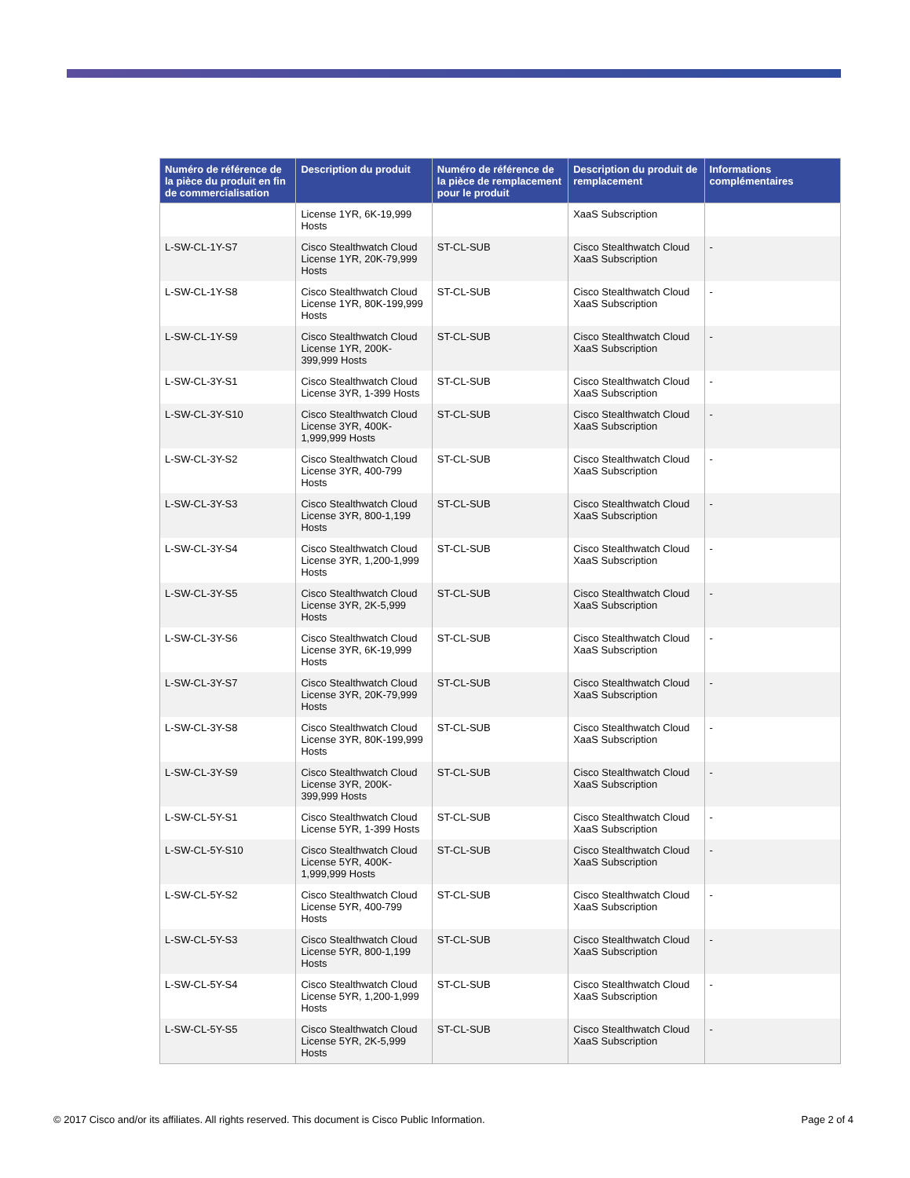| Numéro de référence de la pièce du produit en fin de commercialisation | Description du produit | Numéro de référence de la pièce de remplacement pour le produit | Description du produit de remplacement | Informations complémentaires |
| --- | --- | --- | --- | --- |
| | License 1YR, 6K-19,999 Hosts | | XaaS Subscription | |
| L-SW-CL-1Y-S7 | Cisco Stealthwatch Cloud License 1YR, 20K-79,999 Hosts | ST-CL-SUB | Cisco Stealthwatch Cloud XaaS Subscription | - |
| L-SW-CL-1Y-S8 | Cisco Stealthwatch Cloud License 1YR, 80K-199,999 Hosts | ST-CL-SUB | Cisco Stealthwatch Cloud XaaS Subscription | - |
| L-SW-CL-1Y-S9 | Cisco Stealthwatch Cloud License 1YR, 200K-399,999 Hosts | ST-CL-SUB | Cisco Stealthwatch Cloud XaaS Subscription | - |
| L-SW-CL-3Y-S1 | Cisco Stealthwatch Cloud License 3YR, 1-399 Hosts | ST-CL-SUB | Cisco Stealthwatch Cloud XaaS Subscription | - |
| L-SW-CL-3Y-S10 | Cisco Stealthwatch Cloud License 3YR, 400K-1,999,999 Hosts | ST-CL-SUB | Cisco Stealthwatch Cloud XaaS Subscription | - |
| L-SW-CL-3Y-S2 | Cisco Stealthwatch Cloud License 3YR, 400-799 Hosts | ST-CL-SUB | Cisco Stealthwatch Cloud XaaS Subscription | - |
| L-SW-CL-3Y-S3 | Cisco Stealthwatch Cloud License 3YR, 800-1,199 Hosts | ST-CL-SUB | Cisco Stealthwatch Cloud XaaS Subscription | - |
| L-SW-CL-3Y-S4 | Cisco Stealthwatch Cloud License 3YR, 1,200-1,999 Hosts | ST-CL-SUB | Cisco Stealthwatch Cloud XaaS Subscription | - |
| L-SW-CL-3Y-S5 | Cisco Stealthwatch Cloud License 3YR, 2K-5,999 Hosts | ST-CL-SUB | Cisco Stealthwatch Cloud XaaS Subscription | - |
| L-SW-CL-3Y-S6 | Cisco Stealthwatch Cloud License 3YR, 6K-19,999 Hosts | ST-CL-SUB | Cisco Stealthwatch Cloud XaaS Subscription | - |
| L-SW-CL-3Y-S7 | Cisco Stealthwatch Cloud License 3YR, 20K-79,999 Hosts | ST-CL-SUB | Cisco Stealthwatch Cloud XaaS Subscription | - |
| L-SW-CL-3Y-S8 | Cisco Stealthwatch Cloud License 3YR, 80K-199,999 Hosts | ST-CL-SUB | Cisco Stealthwatch Cloud XaaS Subscription | - |
| L-SW-CL-3Y-S9 | Cisco Stealthwatch Cloud License 3YR, 200K-399,999 Hosts | ST-CL-SUB | Cisco Stealthwatch Cloud XaaS Subscription | - |
| L-SW-CL-5Y-S1 | Cisco Stealthwatch Cloud License 5YR, 1-399 Hosts | ST-CL-SUB | Cisco Stealthwatch Cloud XaaS Subscription | - |
| L-SW-CL-5Y-S10 | Cisco Stealthwatch Cloud License 5YR, 400K-1,999,999 Hosts | ST-CL-SUB | Cisco Stealthwatch Cloud XaaS Subscription | - |
| L-SW-CL-5Y-S2 | Cisco Stealthwatch Cloud License 5YR, 400-799 Hosts | ST-CL-SUB | Cisco Stealthwatch Cloud XaaS Subscription | - |
| L-SW-CL-5Y-S3 | Cisco Stealthwatch Cloud License 5YR, 800-1,199 Hosts | ST-CL-SUB | Cisco Stealthwatch Cloud XaaS Subscription | - |
| L-SW-CL-5Y-S4 | Cisco Stealthwatch Cloud License 5YR, 1,200-1,999 Hosts | ST-CL-SUB | Cisco Stealthwatch Cloud XaaS Subscription | - |
| L-SW-CL-5Y-S5 | Cisco Stealthwatch Cloud License 5YR, 2K-5,999 Hosts | ST-CL-SUB | Cisco Stealthwatch Cloud XaaS Subscription | - |
© 2017 Cisco and/or its affiliates. All rights reserved. This document is Cisco Public Information.
Page 2 of 4